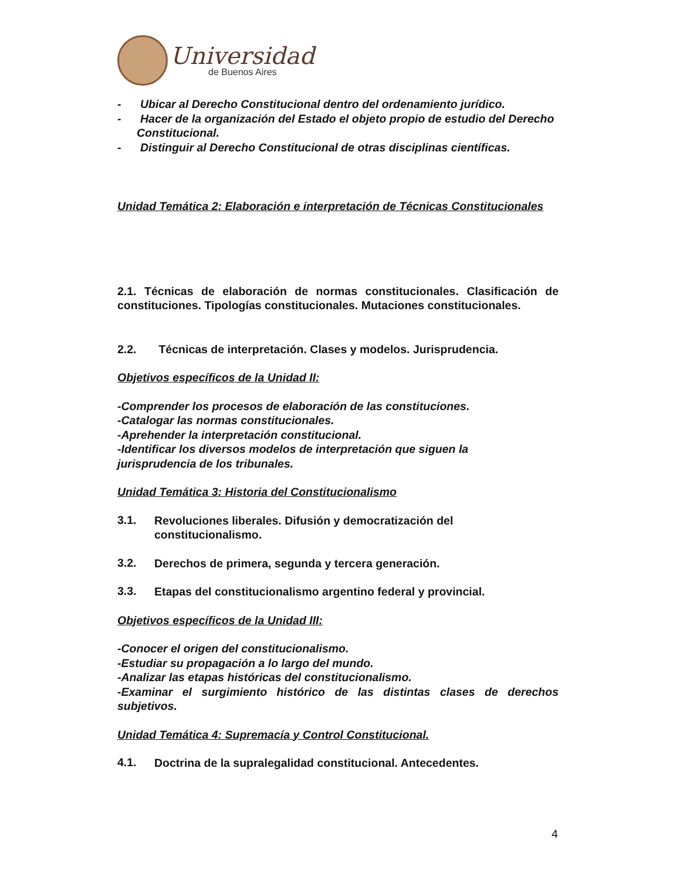Universidad
de Buenos Aires
- Ubicar al Derecho Constitucional dentro del ordenamiento jurídico.
- Hacer de la organización del Estado el objeto propio de estudio del Derecho Constitucional.
- Distinguir al Derecho Constitucional de otras disciplinas científicas.
Unidad Temática 2: Elaboración e interpretación de Técnicas Constitucionales
2.1. Técnicas de elaboración de normas constitucionales. Clasificación de constituciones. Tipologías constitucionales. Mutaciones constitucionales.
2.2. Técnicas de interpretación. Clases y modelos. Jurisprudencia.
Objetivos específicos de la Unidad II:
-Comprender los procesos de elaboración de las constituciones.
-Catalogar las normas constitucionales.
-Aprehender la interpretación constitucional.
-Identificar los diversos modelos de interpretación que siguen la
jurisprudencia de los tribunales.
Unidad Temática 3: Historia del Constitucionalismo
3.1.
Revoluciones liberales. Difusión y democratización del constitucionalismo.
3.2.
Derechos de primera, segunda y tercera generación.
3.3.
Etapas del constitucionalismo argentino federal y provincial.
Objetivos específicos de la Unidad III:
-Conocer el origen del constitucionalismo.
-Estudiar su propagación a lo largo del mundo.
-Analizar las etapas históricas del constitucionalismo.
-Examinar el surgimiento histórico de las distintas clases de derechos subjetivos.
Unidad Temática 4: Supremacía y Control Constitucional.
4.1.
Doctrina de la supralegalidad constitucional. Antecedentes.
4